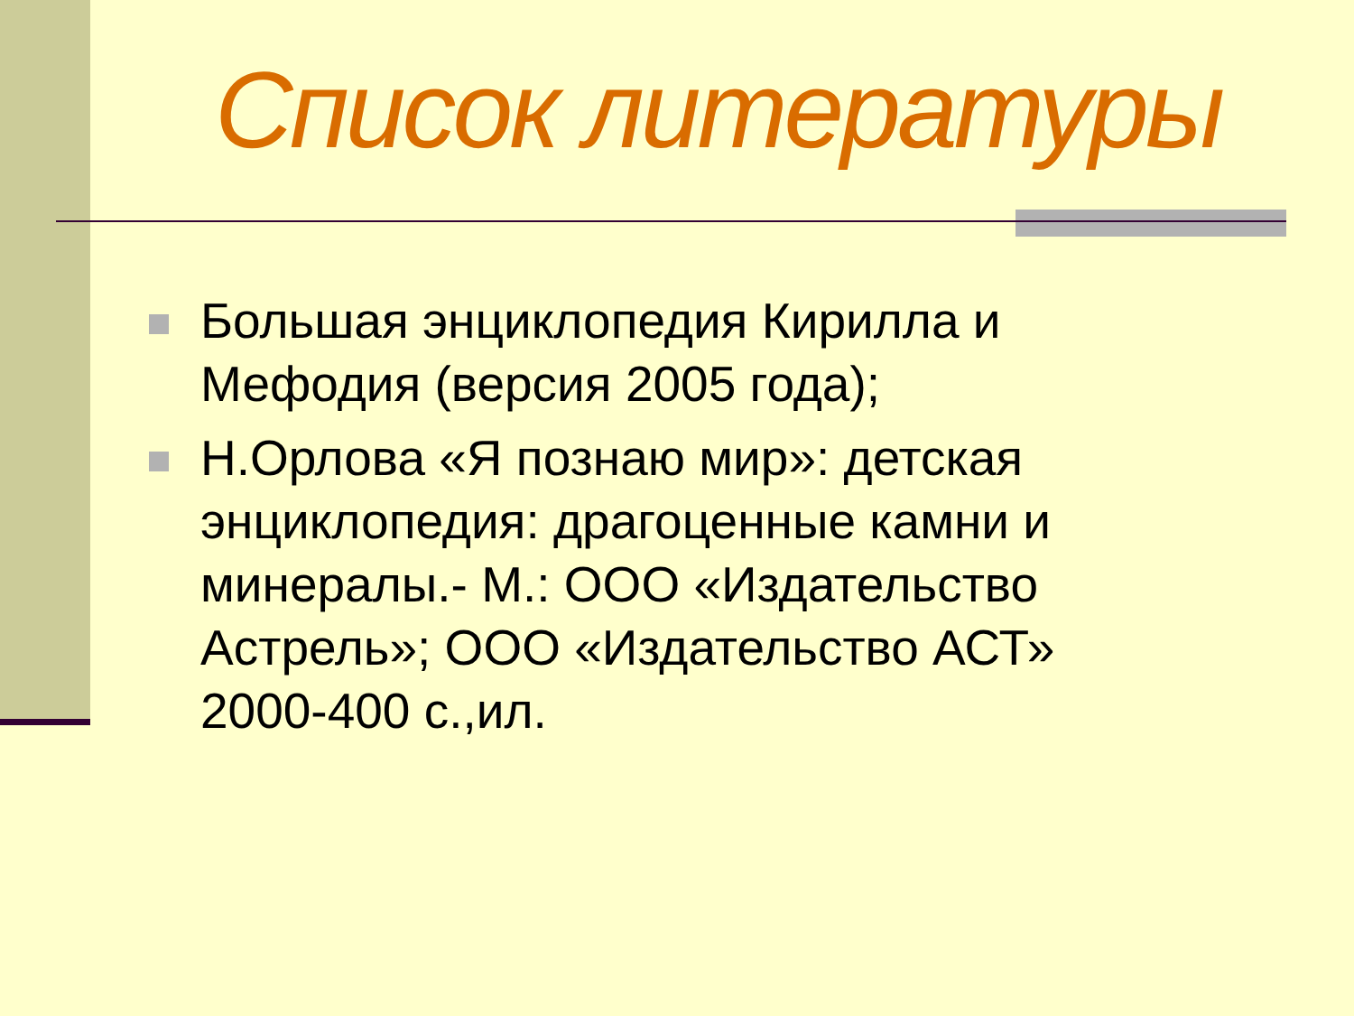Список литературы
Большая энциклопедия Кирилла и Мефодия (версия 2005 года);
Н.Орлова «Я познаю мир»: детская энциклопедия: драгоценные камни и минералы.- М.: ООО «Издательство Астрель»; ООО «Издательство АСТ» 2000-400 с.,ил.